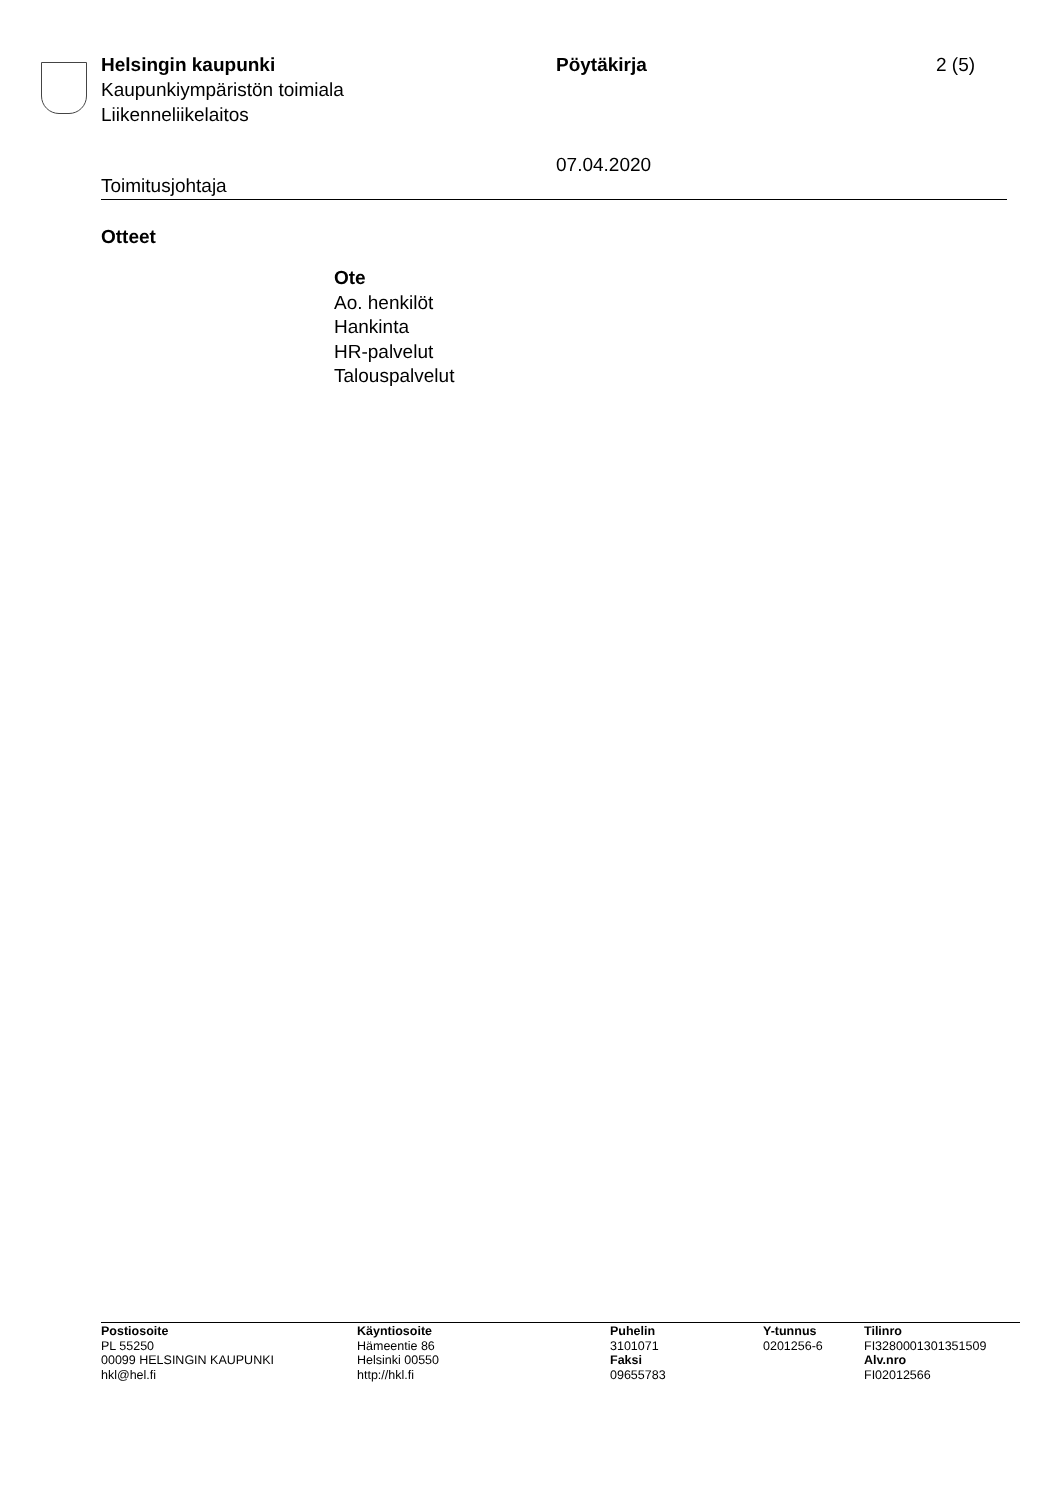Helsingin kaupunki
Kaupunkiympäristön toimiala
Liikenneliikelaitos
Pöytäkirja
07.04.2020
2 (5)
Toimitusjohtaja
Otteet
Ote
Ao. henkilöt
Hankinta
HR-palvelut
Talouspalvelut
Postiosoite
PL 55250
00099 HELSINGIN KAUPUNKI
hkl@hel.fi
Käyntiosoite
Hämeentie 86
Helsinki 00550
http://hkl.fi
Puhelin
3101071
Faksi
09655783
Y-tunnus
0201256-6
Tilinro
FI3280001301351509
Alv.nro
FI02012566